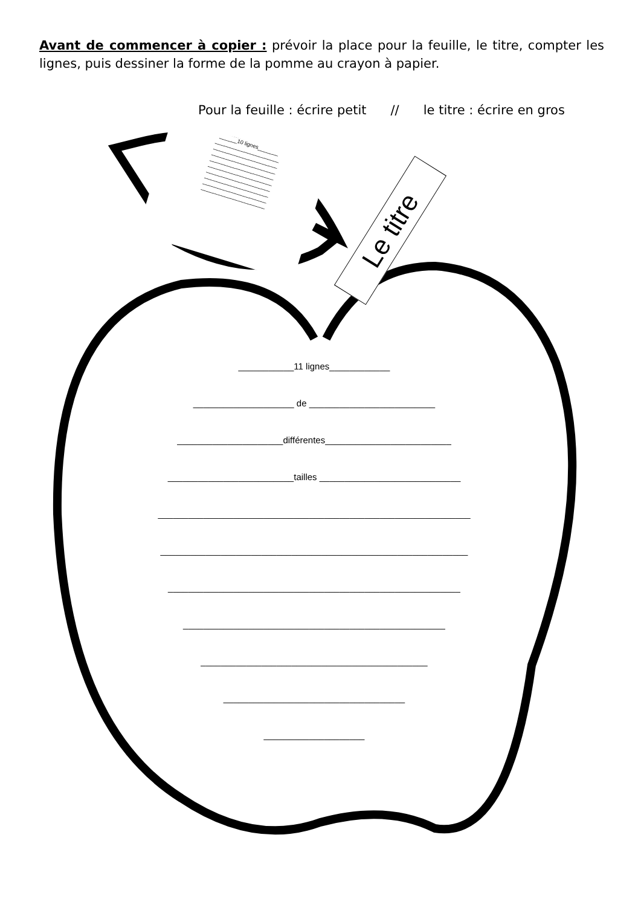Avant de commencer à copier : prévoir la place pour la feuille, le titre, compter les lignes, puis dessiner la forme de la pomme au crayon à papier.
Pour la feuille : écrire petit // le titre : écrire en gros
______10 lignes_______
______________________
______________________
______________________
______________________
______________________
______________________
______________________
______________________
______________________
Le titre
___________11 lignes____________
____________________ de _________________________
_____________________différentes_________________________
_________________________tailles ____________________________
______________________________________________________________
_____________________________________________________________
__________________________________________________________
____________________________________________________
_____________________________________________
____________________________________
____________________